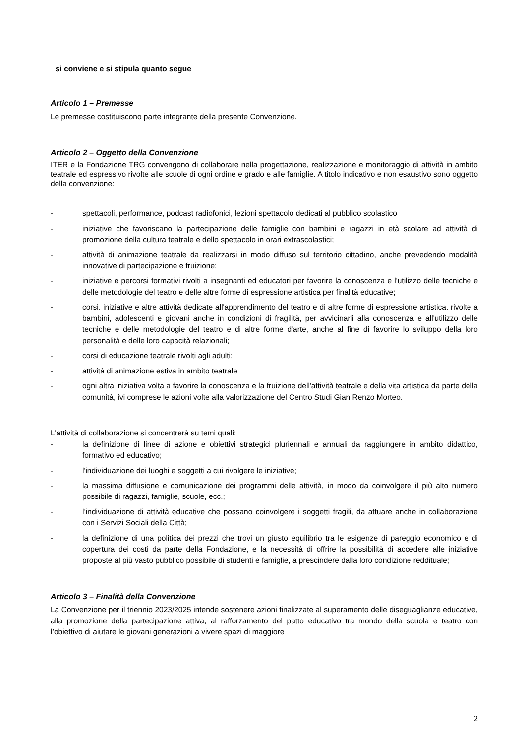si conviene e si stipula quanto segue
Articolo 1 – Premesse
Le premesse costituiscono parte integrante della presente Convenzione.
Articolo 2 – Oggetto della Convenzione
ITER e la Fondazione TRG convengono di collaborare nella progettazione, realizzazione e monitoraggio di attività in ambito teatrale ed espressivo rivolte alle scuole di ogni ordine e grado e alle famiglie. A titolo indicativo e non esaustivo sono oggetto della convenzione:
- spettacoli, performance, podcast radiofonici, lezioni spettacolo dedicati al pubblico scolastico
- iniziative che favoriscano la partecipazione delle famiglie con bambini e ragazzi in età scolare ad attività di promozione della cultura teatrale e dello spettacolo in orari extrascolastici;
- attività di animazione teatrale da realizzarsi in modo diffuso sul territorio cittadino, anche prevedendo modalità innovative di partecipazione e fruizione;
- iniziative e percorsi formativi rivolti a insegnanti ed educatori per favorire la conoscenza e l'utilizzo delle tecniche e delle metodologie del teatro e delle altre forme di espressione artistica per finalità educative;
- corsi, iniziative e altre attività dedicate all'apprendimento del teatro e di altre forme di espressione artistica, rivolte a bambini, adolescenti e giovani anche in condizioni di fragilità, per avvicinarli alla conoscenza e all'utilizzo delle tecniche e delle metodologie del teatro e di altre forme d'arte, anche al fine di favorire lo sviluppo della loro personalità e delle loro capacità relazionali;
- corsi di educazione teatrale rivolti agli adulti;
- attività di animazione estiva in ambito teatrale
- ogni altra iniziativa volta a favorire la conoscenza e la fruizione dell'attività teatrale e della vita artistica da parte della comunità, ivi comprese le azioni volte alla valorizzazione del Centro Studi Gian Renzo Morteo.
L'attività di collaborazione si concentrerà su temi quali:
- la definizione di linee di azione e obiettivi strategici pluriennali e annuali da raggiungere in ambito didattico, formativo ed educativo;
- l'individuazione dei luoghi e soggetti a cui rivolgere le iniziative;
- la massima diffusione e comunicazione dei programmi delle attività, in modo da coinvolgere il più alto numero possibile di ragazzi, famiglie, scuole, ecc.;
- l’individuazione di attività educative che possano coinvolgere i soggetti fragili, da attuare anche in collaborazione con i Servizi Sociali della Città;
- la definizione di una politica dei prezzi che trovi un giusto equilibrio tra le esigenze di pareggio economico e di copertura dei costi da parte della Fondazione, e la necessità di offrire la possibilità di accedere alle iniziative proposte al più vasto pubblico possibile di studenti e famiglie, a prescindere dalla loro condizione reddituale;
Articolo 3 – Finalità della Convenzione
La Convenzione per il triennio 2023/2025 intende sostenere azioni finalizzate al superamento delle diseguaglianze educative, alla promozione della partecipazione attiva, al rafforzamento del patto educativo tra mondo della scuola e teatro con l’obiettivo di aiutare le giovani generazioni a vivere spazi di maggiore
2